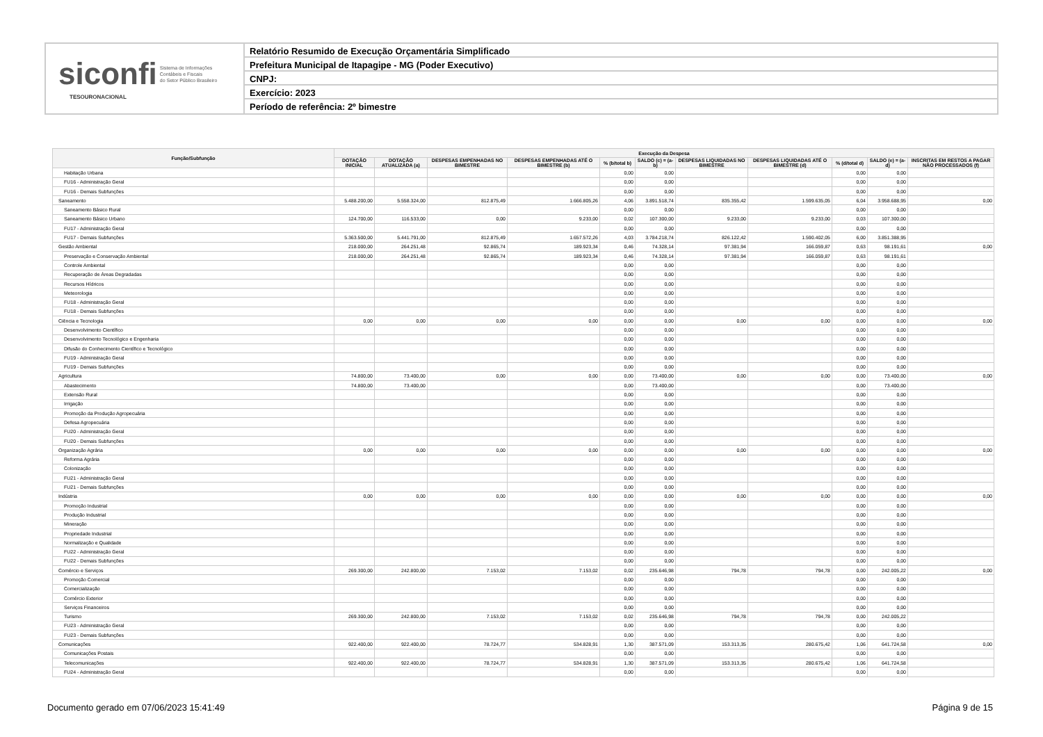siconfi Sistema de Informações
Contábeis e Fiscais
do Setor Público Brasileiro
TESOURONACIONAL
Relatório Resumido de Execução Orçamentária Simplificado
Prefeitura Municipal de Itapagipe - MG (Poder Executivo)
CNPJ:
Exercício: 2023
Período de referência: 2º bimestre
| Função/Subfunção | Execução da Despesa | | | | | | | | | | |
| --- | --- | --- | --- | --- | --- | --- | --- | --- | --- | --- | --- |
| | DOTAÇÃO INICIAL | DOTAÇÃO ATUALIZADA (a) | DESPESAS EMPENHADAS NO BIMESTRE | DESPESAS EMPENHADAS ATÉ O BIMESTRE (b) | % (b/total b) | SALDO (c) = (a-b) | DESPESAS LIQUIDADAS NO BIMESTRE | DESPESAS LIQUIDADAS ATÉ O BIMESTRE (d) | % (d/total d) | SALDO (e) = (a-d) | INSCRITAS EM RESTOS A PAGAR NÃO PROCESSADOS (f) |
| Habitação Urbana | | | | | 0,00 | 0,00 | | | 0,00 | 0,00 | |
| FU16 - Administração Geral | | | | | 0,00 | 0,00 | | | 0,00 | 0,00 | |
| FU16 - Demais Subfunções | | | | | 0,00 | 0,00 | | | 0,00 | 0,00 | |
| Saneamento | 5.488.200,00 | 5.558.324,00 | 812.875,49 | 1.666.805,26 | 4,06 | 3.891.518,74 | 835.355,42 | 1.599.635,05 | 6,04 | 3.958.688,95 | 0,00 |
| Saneamento Básico Rural | | | | | 0,00 | 0,00 | | | 0,00 | 0,00 | |
| Saneamento Básico Urbano | 124.700,00 | 116.533,00 | 0,00 | 9.233,00 | 0,02 | 107.300,00 | 9.233,00 | 9.233,00 | 0,03 | 107.300,00 | |
| FU17 - Administração Geral | | | | | 0,00 | 0,00 | | | 0,00 | 0,00 | |
| FU17 - Demais Subfunções | 5.363.500,00 | 5.441.791,00 | 812.875,49 | 1.657.572,26 | 4,03 | 3.784.218,74 | 826.122,42 | 1.590.402,05 | 6,00 | 3.851.388,95 | |
| Gestão Ambiental | 218.000,00 | 264.251,48 | 92.865,74 | 189.923,34 | 0,46 | 74.328,14 | 97.381,94 | 166.059,87 | 0,63 | 98.191,61 | 0,00 |
| Preservação e Conservação Ambiental | 218.000,00 | 264.251,48 | 92.865,74 | 189.923,34 | 0,46 | 74.328,14 | 97.381,94 | 166.059,87 | 0,63 | 98.191,61 | |
| Controle Ambiental | | | | | 0,00 | 0,00 | | | 0,00 | 0,00 | |
| Recuperação de Áreas Degradadas | | | | | 0,00 | 0,00 | | | 0,00 | 0,00 | |
| Recursos Hídricos | | | | | 0,00 | 0,00 | | | 0,00 | 0,00 | |
| Meteorologia | | | | | 0,00 | 0,00 | | | 0,00 | 0,00 | |
| FU18 - Administração Geral | | | | | 0,00 | 0,00 | | | 0,00 | 0,00 | |
| FU18 - Demais Subfunções | | | | | 0,00 | 0,00 | | | 0,00 | 0,00 | |
| Ciência e Tecnologia | 0,00 | 0,00 | 0,00 | 0,00 | 0,00 | 0,00 | 0,00 | 0,00 | 0,00 | 0,00 | 0,00 |
| Desenvolvimento Científico | | | | | 0,00 | 0,00 | | | 0,00 | 0,00 | |
| Desenvolvimento Tecnológico e Engenharia | | | | | 0,00 | 0,00 | | | 0,00 | 0,00 | |
| Difusão do Conhecimento Científico e Tecnológico | | | | | 0,00 | 0,00 | | | 0,00 | 0,00 | |
| FU19 - Administração Geral | | | | | 0,00 | 0,00 | | | 0,00 | 0,00 | |
| FU19 - Demais Subfunções | | | | | 0,00 | 0,00 | | | 0,00 | 0,00 | |
| Agricultura | 74.800,00 | 73.400,00 | 0,00 | 0,00 | 0,00 | 73.400,00 | 0,00 | 0,00 | 0,00 | 73.400,00 | 0,00 |
| Abastecimento | 74.800,00 | 73.400,00 | | | 0,00 | 73.400,00 | | | 0,00 | 73.400,00 | |
| Extensão Rural | | | | | 0,00 | 0,00 | | | 0,00 | 0,00 | |
| Irrigação | | | | | 0,00 | 0,00 | | | 0,00 | 0,00 | |
| Promoção da Produção Agropecuária | | | | | 0,00 | 0,00 | | | 0,00 | 0,00 | |
| Defesa Agropecuária | | | | | 0,00 | 0,00 | | | 0,00 | 0,00 | |
| FU20 - Administração Geral | | | | | 0,00 | 0,00 | | | 0,00 | 0,00 | |
| FU20 - Demais Subfunções | | | | | 0,00 | 0,00 | | | 0,00 | 0,00 | |
| Organização Agrária | 0,00 | 0,00 | 0,00 | 0,00 | 0,00 | 0,00 | 0,00 | 0,00 | 0,00 | 0,00 | 0,00 |
| Reforma Agrária | | | | | 0,00 | 0,00 | | | 0,00 | 0,00 | |
| Colonização | | | | | 0,00 | 0,00 | | | 0,00 | 0,00 | |
| FU21 - Administração Geral | | | | | 0,00 | 0,00 | | | 0,00 | 0,00 | |
| FU21 - Demais Subfunções | | | | | 0,00 | 0,00 | | | 0,00 | 0,00 | |
| Indústria | 0,00 | 0,00 | 0,00 | 0,00 | 0,00 | 0,00 | 0,00 | 0,00 | 0,00 | 0,00 | 0,00 |
| Promoção Industrial | | | | | 0,00 | 0,00 | | | 0,00 | 0,00 | |
| Produção Industrial | | | | | 0,00 | 0,00 | | | 0,00 | 0,00 | |
| Mineração | | | | | 0,00 | 0,00 | | | 0,00 | 0,00 | |
| Propriedade Industrial | | | | | 0,00 | 0,00 | | | 0,00 | 0,00 | |
| Normalização e Qualidade | | | | | 0,00 | 0,00 | | | 0,00 | 0,00 | |
| FU22 - Administração Geral | | | | | 0,00 | 0,00 | | | 0,00 | 0,00 | |
| FU22 - Demais Subfunções | | | | | 0,00 | 0,00 | | | 0,00 | 0,00 | |
| Comércio e Serviços | 269.300,00 | 242.800,00 | 7.153,02 | 7.153,02 | 0,02 | 235.646,98 | 794,78 | 794,78 | 0,00 | 242.005,22 | 0,00 |
| Promoção Comercial | | | | | 0,00 | 0,00 | | | 0,00 | 0,00 | |
| Comercialização | | | | | 0,00 | 0,00 | | | 0,00 | 0,00 | |
| Comércio Exterior | | | | | 0,00 | 0,00 | | | 0,00 | 0,00 | |
| Serviços Financeiros | | | | | 0,00 | 0,00 | | | 0,00 | 0,00 | |
| Turismo | 269.300,00 | 242.800,00 | 7.153,02 | 7.153,02 | 0,02 | 235.646,98 | 794,78 | 794,78 | 0,00 | 242.005,22 | |
| FU23 - Administração Geral | | | | | 0,00 | 0,00 | | | 0,00 | 0,00 | |
| FU23 - Demais Subfunções | | | | | 0,00 | 0,00 | | | 0,00 | 0,00 | |
| Comunicações | 922.400,00 | 922.400,00 | 78.724,77 | 534.828,91 | 1,30 | 387.571,09 | 153.313,35 | 280.675,42 | 1,06 | 641.724,58 | 0,00 |
| Comunicações Postais | | | | | 0,00 | 0,00 | | | 0,00 | 0,00 | |
| Telecomunicações | 922.400,00 | 922.400,00 | 78.724,77 | 534.828,91 | 1,30 | 387.571,09 | 153.313,35 | 280.675,42 | 1,06 | 641.724,58 | |
| FU24 - Administração Geral | | | | | 0,00 | 0,00 | | | 0,00 | 0,00 | |
Documento gerado em 07/06/2023 15:41:49
Página 9 de 15